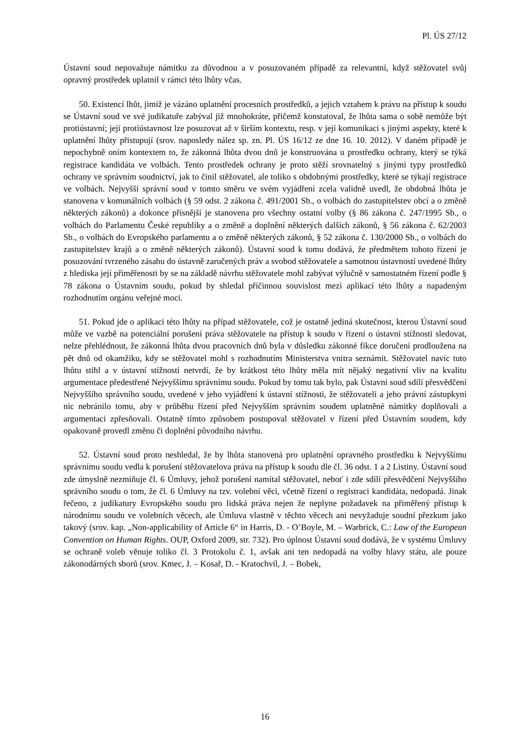Pl. ÚS 27/12
Ústavní soud nepovažuje námitku za důvodnou a v posuzovaném případě za relevantní, když stěžovatel svůj opravný prostředek uplatnil v rámci této lhůty včas.
50. Existencí lhůt, jimiž je vázáno uplatnění procesních prostředků, a jejich vztahem k právu na přístup k soudu se Ústavní soud ve své judikatuře zabýval již mnohokráte, přičemž konstatoval, že lhůta sama o sobě nemůže být protiústavní; její protiústavnost lze posuzovat až v širším kontextu, resp. v její komunikaci s jinými aspekty, které k uplatnění lhůty přistupují (srov. naposledy nález sp. zn. Pl. ÚS 16/12 ze dne 16. 10. 2012). V daném případě je nepochybně oním kontextem to, že zákonná lhůta dvou dnů je konstruována u prostředku ochrany, který se týká registrace kandidáta ve volbách. Tento prostředek ochrany je proto stěží srovnatelný s jinými typy prostředků ochrany ve správním soudnictví, jak to činil stěžovatel, ale toliko s obdobnými prostředky, které se týkají registrace ve volbách. Nejvyšší správní soud v tomto směru ve svém vyjádření zcela validně uvedl, že obdobná lhůta je stanovena v komunálních volbách (§ 59 odst. 2 zákona č. 491/2001 Sb., o volbách do zastupitelstev obcí a o změně některých zákonů) a dokonce přísnější je stanovena pro všechny ostatní volby (§ 86 zákona č. 247/1995 Sb., o volbách do Parlamentu České republiky a o změně a doplnění některých dalších zákonů, § 56 zákona č. 62/2003 Sb., o volbách do Evropského parlamentu a o změně některých zákonů, § 52 zákona č. 130/2000 Sb., o volbách do zastupitelstev krajů a o změně některých zákonů). Ústavní soud k tomu dodává, že předmětem tohoto řízení je posuzování tvrzeného zásahu do ústavně zaručených práv a svobod stěžovatele a samotnou ústavností uvedené lhůty z hlediska její přiměřenosti by se na základě návrhu stěžovatele mohl zabývat výlučně v samostatném řízení podle § 78 zákona o Ústavním soudu, pokud by shledal příčinnou souvislost mezi aplikací této lhůty a napadeným rozhodnutím orgánu veřejné moci.
51. Pokud jde o aplikaci této lhůty na případ stěžovatele, což je ostatně jediná skutečnost, kterou Ústavní soud může ve vazbě na potenciální porušení práva stěžovatele na přístup k soudu v řízení o ústavní stížnosti sledovat, nelze přehlédnout, že zákonná lhůta dvou pracovních dnů byla v důsledku zákonné fikce doručení prodloužena na pět dnů od okamžiku, kdy se stěžovatel mohl s rozhodnutím Ministerstva vnitra seznámit. Stěžovatel navíc tuto lhůtu stihl a v ústavní stížnosti netvrdí, že by krátkost této lhůty měla mít nějaký negativní vliv na kvalitu argumentace předestřené Nejvyššímu správnímu soudu. Pokud by tomu tak bylo, pak Ústavní soud sdílí přesvědčení Nejvyššího správního soudu, uvedené v jeho vyjádření k ústavní stížnosti, že stěžovateli a jeho právní zástupkyni nic nebránilo tomu, aby v průběhu řízení před Nejvyšším správním soudem uplatněné námitky doplňovali a argumentaci zpřesňovali. Ostatně tímto způsobem postupoval stěžovatel v řízení před Ústavním soudem, kdy opakovaně provedl změnu či doplnění původního návrhu.
52. Ústavní soud proto neshledal, že by lhůta stanovená pro uplatnění opravného prostředku k Nejvyššímu správnímu soudu vedla k porušení stěžovatelova práva na přístup k soudu dle čl. 36 odst. 1 a 2 Listiny. Ústavní soud zde úmyslně nezmiňuje čl. 6 Úmluvy, jehož porušení namítal stěžovatel, neboť i zde sdílí přesvědčení Nejvyššího správního soudu o tom, že čl. 6 Úmluvy na tzv. volební věci, včetně řízení o registraci kandidáta, nedopadá. Jinak řečeno, z judikatury Evropského soudu pro lidská práva nejen že neplyne požadavek na přiměřený přístup k národnímu soudu ve volebních věcech, ale Úmluva vlastně v těchto věcech ani nevyžaduje soudní přezkum jako takový (srov. kap. „Non-applicability of Article 6“ in Harris, D. - O’Boyle, M. – Warbrick, C.: Law of the European Convention on Human Rights. OUP, Oxford 2009, str. 732). Pro úplnost Ústavní soud dodává, že v systému Úmluvy se ochraně voleb věnuje toliko čl. 3 Protokolu č. 1, avšak ani ten nedopadá na volby hlavy státu, ale pouze zákonodárných sborů (srov. Kmec, J. – Kosař, D. - Kratochvíl, J. – Bobek,
16